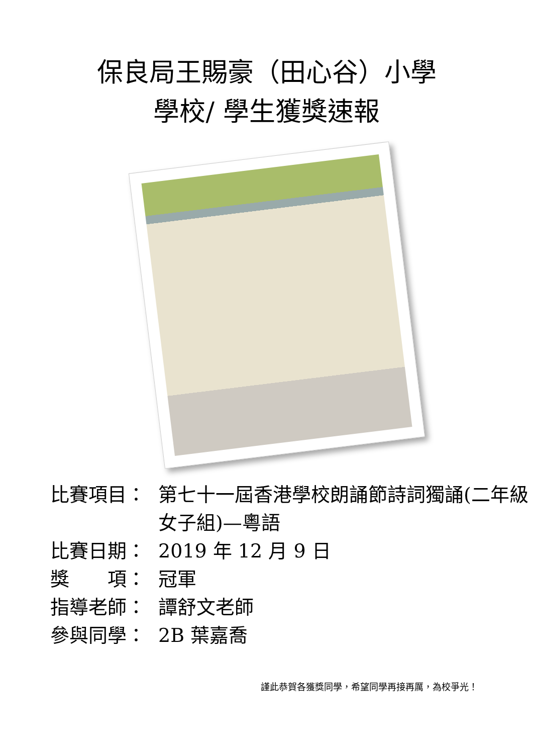保良局王賜豪（田心谷）小學
學校/ 學生獲獎速報
比賽項目： 第七十一屆香港學校朗誦節詩詞獨誦(二年級女子組)—粵語
比賽日期： 2019 年 12 月 9 日
獎　　項： 冠軍
指導老師： 譚舒文老師
參與同學： 2B 葉嘉喬
謹此恭賀各獲獎同學，希望同學再接再厲，為校爭光！